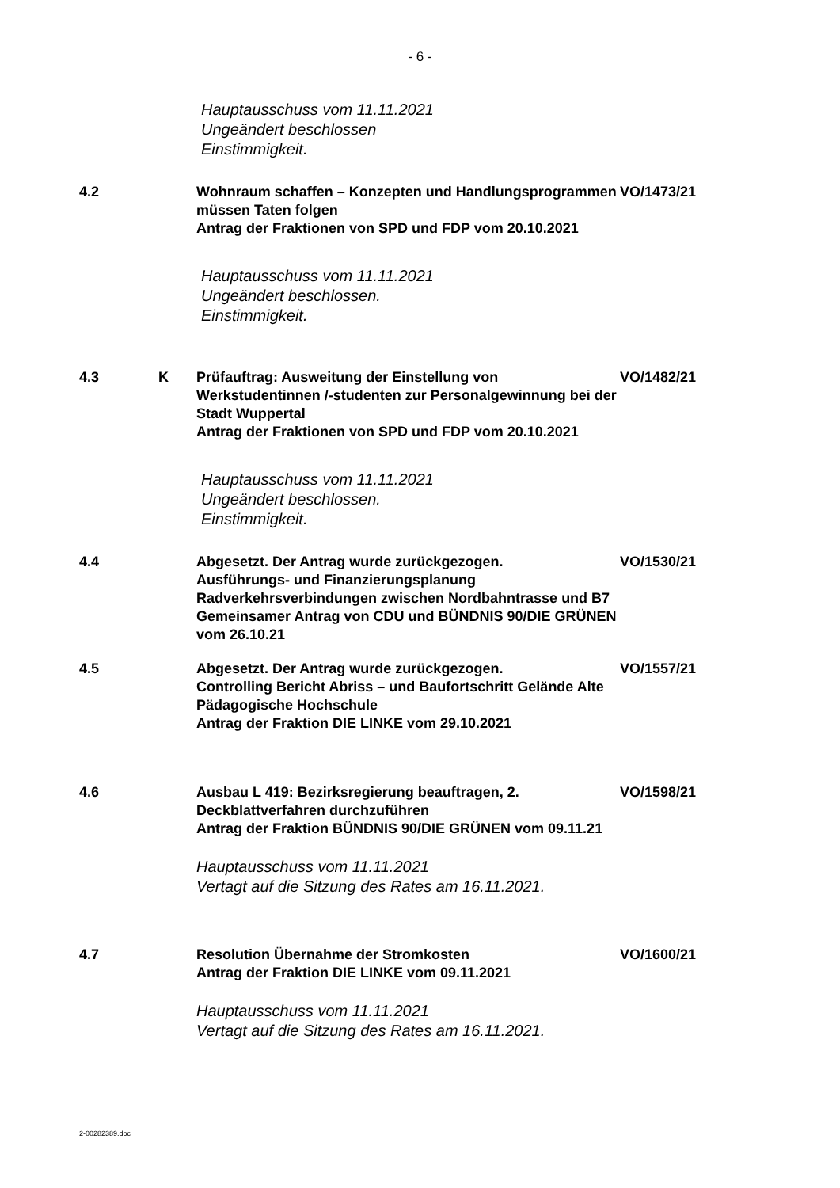- 6 -
Hauptausschuss vom 11.11.2021
Ungeändert beschlossen
Einstimmigkeit.
4.2 Wohnraum schaffen – Konzepten und Handlungsprogrammen müssen Taten folgen
Antrag der Fraktionen von SPD und FDP vom 20.10.2021
VO/1473/21
Hauptausschuss vom 11.11.2021
Ungeändert beschlossen.
Einstimmigkeit.
4.3 K Prüfauftrag: Ausweitung der Einstellung von Werkstudentinnen /-studenten zur Personalgewinnung bei der Stadt Wuppertal
Antrag der Fraktionen von SPD und FDP vom 20.10.2021
VO/1482/21
Hauptausschuss vom 11.11.2021
Ungeändert beschlossen.
Einstimmigkeit.
4.4 Abgesetzt. Der Antrag wurde zurückgezogen.
Ausführungs- und Finanzierungsplanung Radverkehrsverbindungen zwischen Nordbahntrasse und B7
Gemeinsamer Antrag von CDU und BÜNDNIS 90/DIE GRÜNEN vom 26.10.21
VO/1530/21
4.5 Abgesetzt. Der Antrag wurde zurückgezogen.
Controlling Bericht Abriss – und Baufortschritt Gelände Alte Pädagogische Hochschule
Antrag der Fraktion DIE LINKE vom 29.10.2021
VO/1557/21
4.6 Ausbau L 419: Bezirksregierung beauftragen, 2. Deckblattverfahren durchzuführen
Antrag der Fraktion BÜNDNIS 90/DIE GRÜNEN vom 09.11.21
VO/1598/21
Hauptausschuss vom 11.11.2021
Vertagt auf die Sitzung des Rates am 16.11.2021.
4.7 Resolution Übernahme der Stromkosten
Antrag der Fraktion DIE LINKE vom 09.11.2021
VO/1600/21
Hauptausschuss vom 11.11.2021
Vertagt auf die Sitzung des Rates am 16.11.2021.
2-00282389.doc